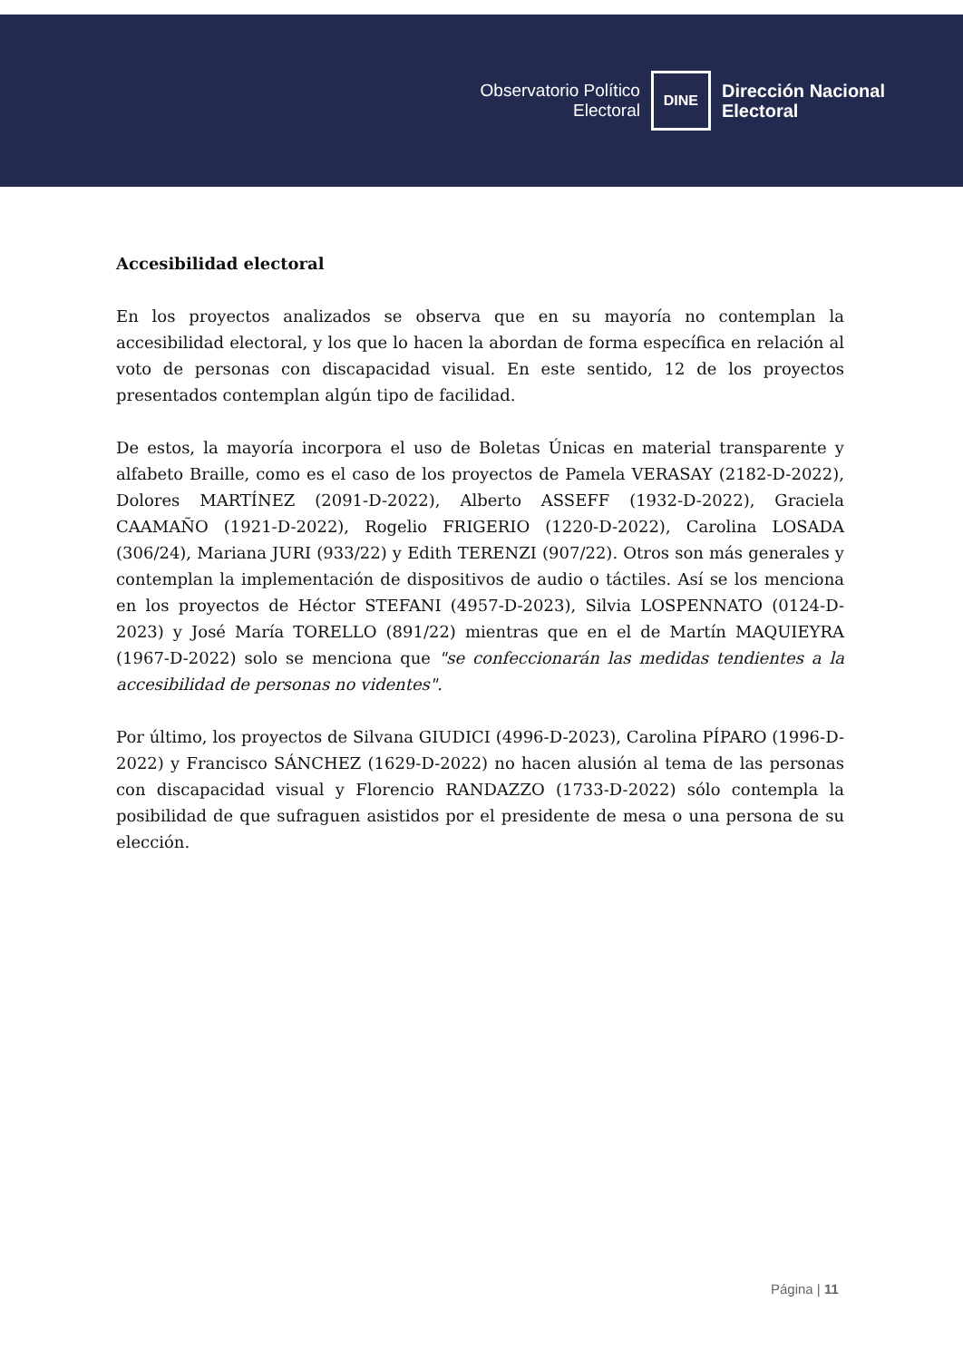Observatorio Político
Electoral
DINE
Dirección Nacional
Electoral
Accesibilidad electoral
En los proyectos analizados se observa que en su mayoría no contemplan la accesibilidad electoral, y los que lo hacen la abordan de forma específica en relación al voto de personas con discapacidad visual. En este sentido, 12 de los proyectos presentados contemplan algún tipo de facilidad.
De estos, la mayoría incorpora el uso de Boletas Únicas en material transparente y alfabeto Braille, como es el caso de los proyectos de Pamela VERASAY (2182-D-2022), Dolores MARTÍNEZ (2091-D-2022), Alberto ASSEFF (1932-D-2022), Graciela CAAMAÑO (1921-D-2022), Rogelio FRIGERIO (1220-D-2022), Carolina LOSADA (306/24), Mariana JURI (933/22) y Edith TERENZI (907/22). Otros son más generales y contemplan la implementación de dispositivos de audio o táctiles. Así se los menciona en los proyectos de Héctor STEFANI (4957-D-2023), Silvia LOSPENNATO (0124-D-2023) y José María TORELLO (891/22) mientras que en el de Martín MAQUIEYRA (1967-D-2022) solo se menciona que "se confeccionarán las medidas tendientes a la accesibilidad de personas no videntes".
Por último, los proyectos de Silvana GIUDICI (4996-D-2023), Carolina PÍPARO (1996-D-2022) y Francisco SÁNCHEZ (1629-D-2022) no hacen alusión al tema de las personas con discapacidad visual y Florencio RANDAZZO (1733-D-2022) sólo contempla la posibilidad de que sufraguen asistidos por el presidente de mesa o una persona de su elección.
Página | 11